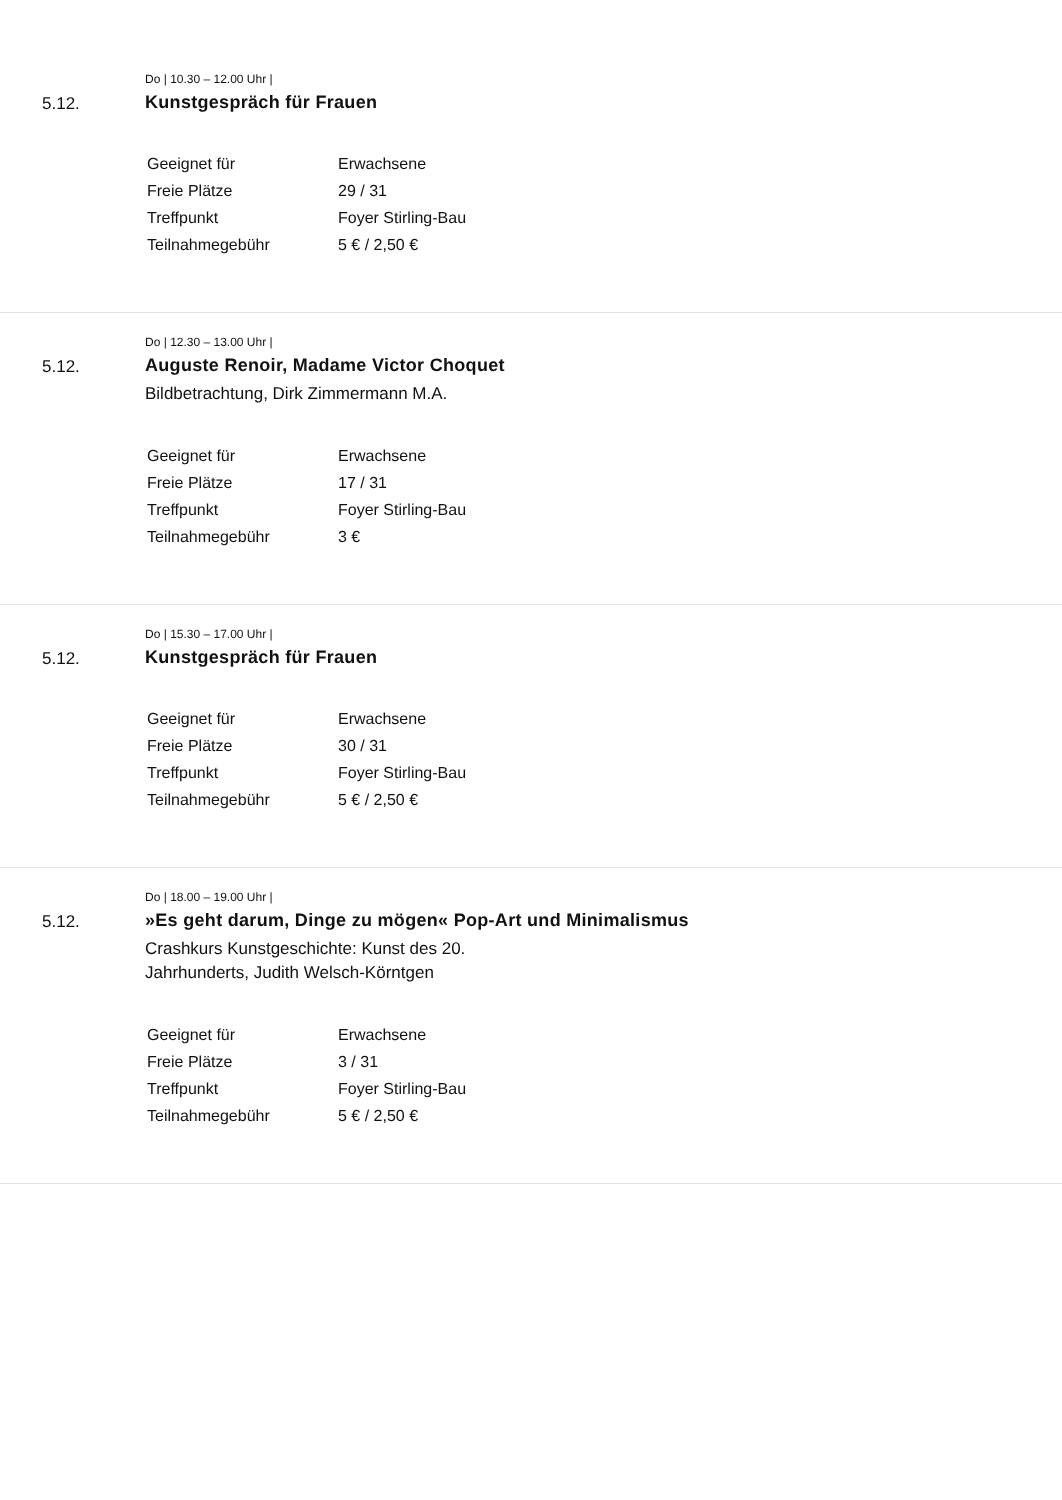Do | 10.30 – 12.00 Uhr |
5.12. Kunstgespräch für Frauen
| Geeignet für | Erwachsene |
| Freie Plätze | 29 / 31 |
| Treffpunkt | Foyer Stirling-Bau |
| Teilnahmegebühr | 5 € / 2,50 € |
Do | 12.30 – 13.00 Uhr |
5.12. Auguste Renoir, Madame Victor Choquet
Bildbetrachtung, Dirk Zimmermann M.A.
| Geeignet für | Erwachsene |
| Freie Plätze | 17 / 31 |
| Treffpunkt | Foyer Stirling-Bau |
| Teilnahmegebühr | 3 € |
Do | 15.30 – 17.00 Uhr |
5.12. Kunstgespräch für Frauen
| Geeignet für | Erwachsene |
| Freie Plätze | 30 / 31 |
| Treffpunkt | Foyer Stirling-Bau |
| Teilnahmegebühr | 5 € / 2,50 € |
Do | 18.00 – 19.00 Uhr |
5.12. »Es geht darum, Dinge zu mögen« Pop-Art und Minimalismus
Crashkurs Kunstgeschichte: Kunst des 20.
Jahrhunderts, Judith Welsch-Körntgen
| Geeignet für | Erwachsene |
| Freie Plätze | 3 / 31 |
| Treffpunkt | Foyer Stirling-Bau |
| Teilnahmegebühr | 5 € / 2,50 € |